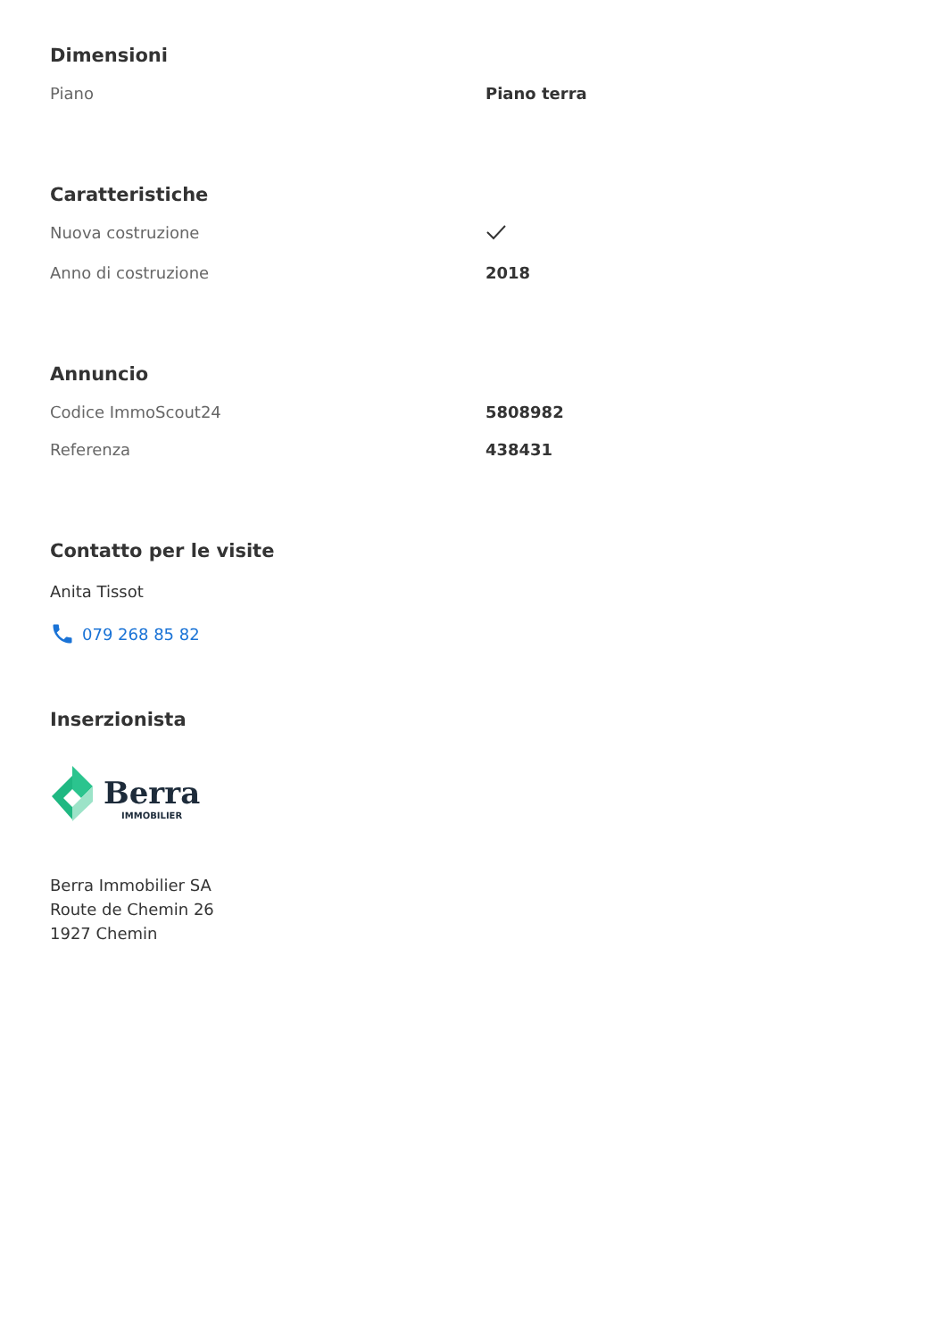Dimensioni
| Piano | Piano terra |
Caratteristiche
| Nuova costruzione | |
| Anno di costruzione | 2018 |
Annuncio
| Codice ImmoScout24 | 5808982 |
| Referenza | 438431 |
Contatto per le visite
Anita Tissot
079 268 85 82
Inserzionista
Berra
IMMOBILIER
Berra Immobilier SA
Route de Chemin 26
1927 Chemin